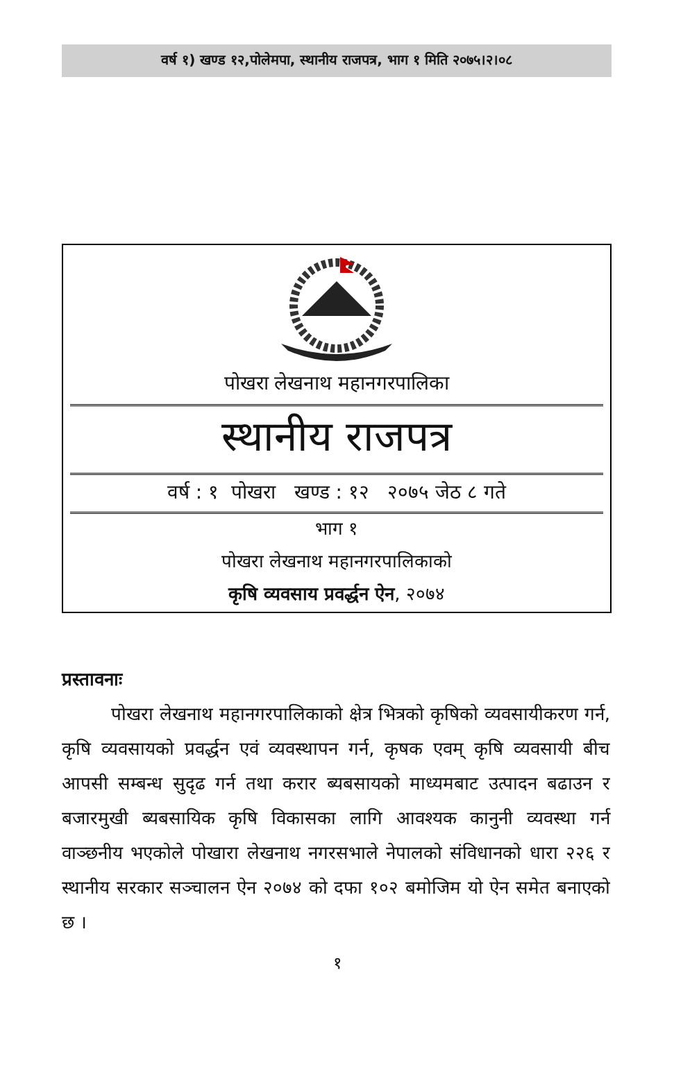वर्ष १) खण्ड १२,पोलेमपा, स्थानीय राजपत्र, भाग १ मिति २०७५।२।०८
पोखरा लेखनाथ महानगरपालिका
स्थानीय राजपत्र
वर्ष : १ पोखरा खण्ड : १२ २०७५ जेठ ८ गते
भाग १
पोखरा लेखनाथ महानगरपालिकाको
कृषि व्यवसाय प्रवर्द्धन ऐन, २०७४
प्रस्तावनाः
पोखरा लेखनाथ महानगरपालिकाको क्षेत्र भित्रको कृषिको व्यवसायीकरण गर्न, कृषि व्यवसायको प्रवर्द्धन एवं व्यवस्थापन गर्न, कृषक एवम् कृषि व्यवसायी बीच आपसी सम्बन्ध सुदृढ गर्न तथा करार ब्यबसायको माध्यमबाट उत्पादन बढाउन र बजारमुखी ब्यबसायिक कृषि विकासका लागि आवश्यक कानुनी व्यवस्था गर्न वाञ्छनीय भएकोले पोखारा लेखनाथ नगरसभाले नेपालको संविधानको धारा २२६ र स्थानीय सरकार सञ्चालन ऐन २०७४ को दफा १०२ बमोजिम यो ऐन समेत बनाएको छ ।
१